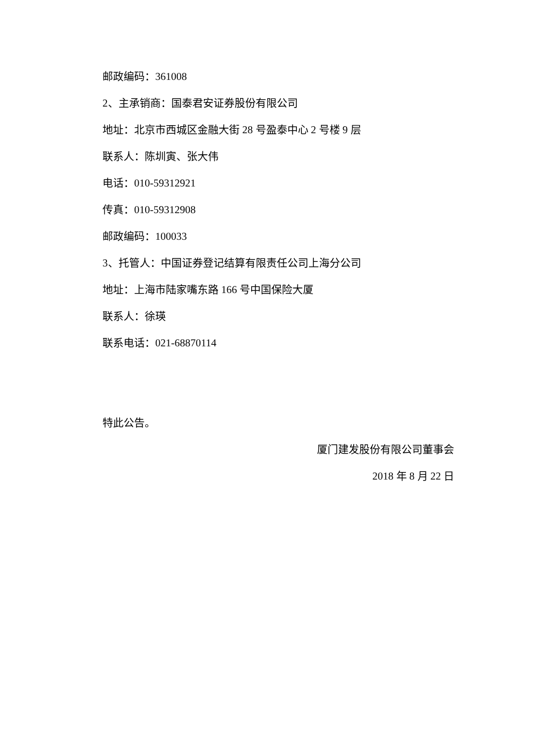邮政编码：361008
2、主承销商：国泰君安证券股份有限公司
地址：北京市西城区金融大街 28 号盈泰中心 2 号楼 9 层
联系人：陈圳寅、张大伟
电话：010-59312921
传真：010-59312908
邮政编码：100033
3、托管人：中国证券登记结算有限责任公司上海分公司
地址：上海市陆家嘴东路 166 号中国保险大厦
联系人：徐瑛
联系电话：021-68870114
特此公告。
厦门建发股份有限公司董事会
2018 年 8 月 22 日